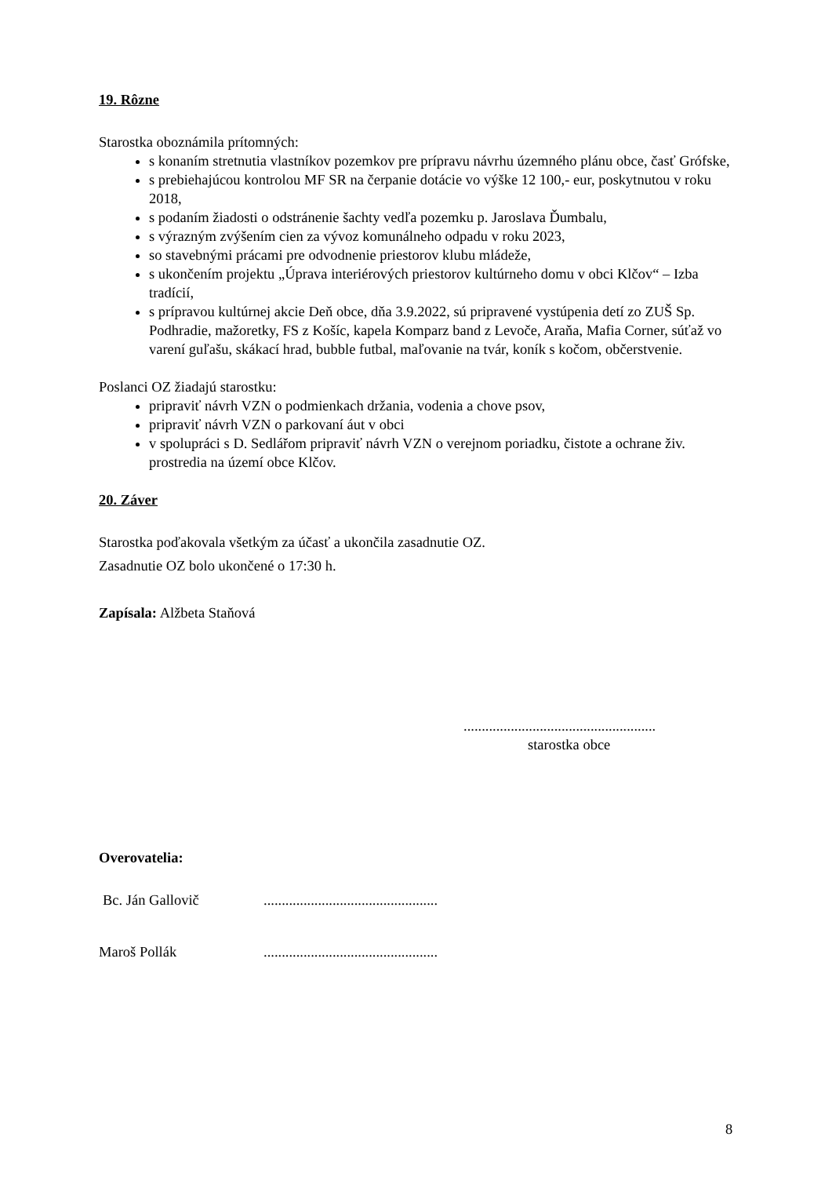19. Rôzne
Starostka oboznámila prítomných:
s konaním stretnutia vlastníkov pozemkov pre prípravu návrhu územného plánu obce, časť Grófske,
s prebiehajúcou kontrolou MF SR na čerpanie dotácie vo výške 12 100,- eur, poskytnutou v roku 2018,
s podaním žiadosti o odstránenie šachty vedľa pozemku p. Jaroslava Ďumbalu,
s výrazným zvýšením cien za vývoz komunálneho odpadu v roku 2023,
so stavebnými prácami pre odvodnenie priestorov klubu mládeže,
s ukončením projektu „Úprava interiérových priestorov kultúrneho domu v obci Klčov“ – Izba tradícií,
s prípravou kultúrnej akcie Deň obce, dňa 3.9.2022, sú pripravené vystúpenia detí zo ZUŠ Sp. Podhradie, mažoretky, FS z Košíc, kapela Komparz band z Levoče, Araňa, Mafia Corner, súťaž vo varení guľašu, skákací hrad, bubble futbal, maľovanie na tvár, koník s kočom, občerstvenie.
Poslanci OZ žiadajú starostku:
pripraviť návrh VZN o podmienkach držania, vodenia a chove psov,
pripraviť návrh VZN o parkovaní áut v obci
v spolupráci s D. Sedlářom pripraviť návrh VZN o verejnom poriadku, čistote a ochrane živ. prostredia na území obce Klčov.
20. Záver
Starostka poďakovala všetkým za účasť a ukončila zasadnutie OZ.
Zasadnutie OZ bolo ukončené o 17:30 h.
Zapísala: Alžbeta Staňová
.....................................................
starostka obce
Overovatelia:
Bc. Ján Gallovič................................................
Maroš Pollák................................................
8